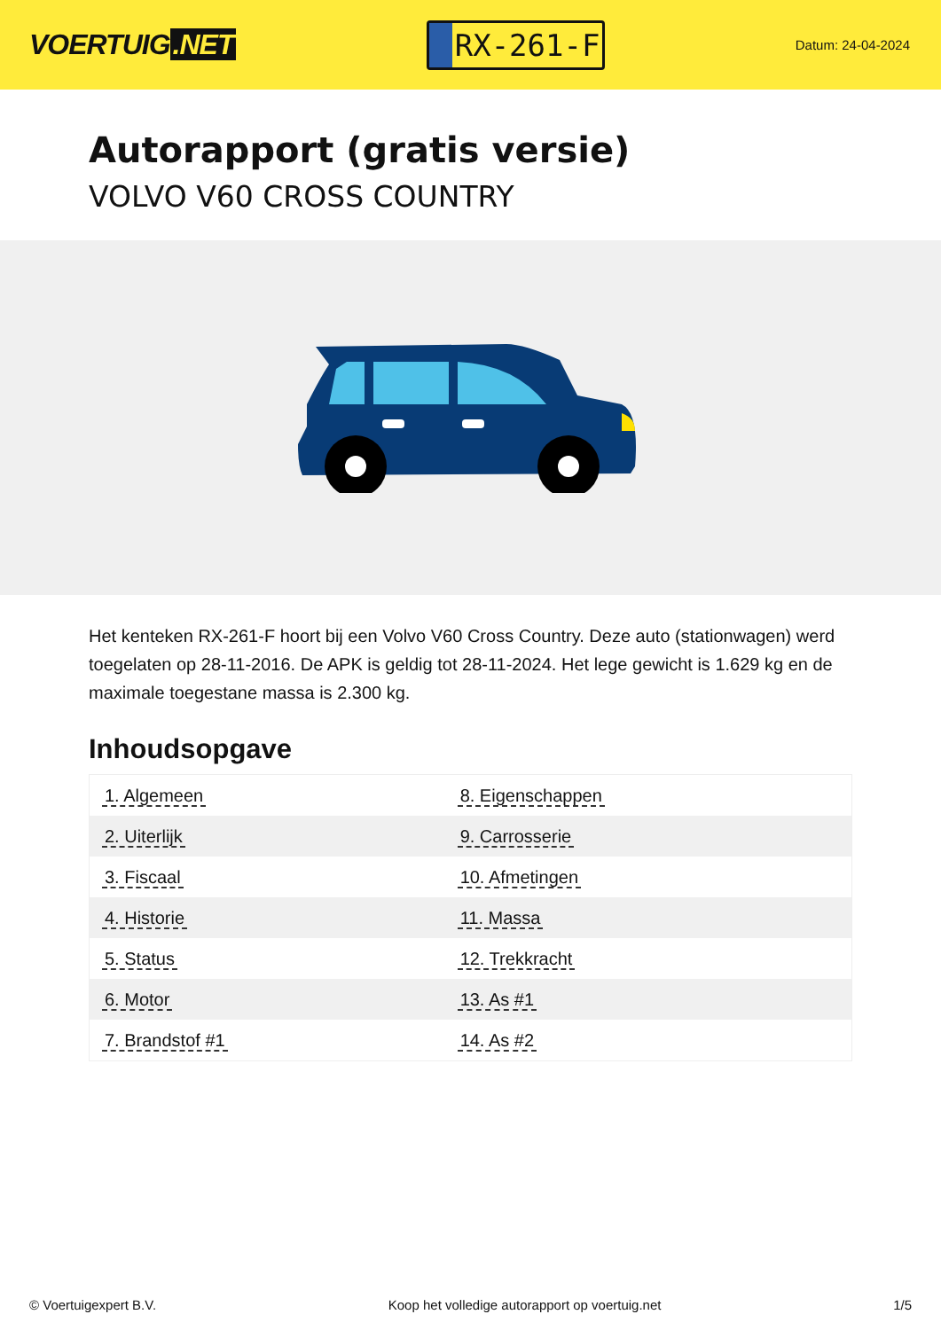VOERTUIG.NET
RX-261-F
Datum: 24-04-2024
Autorapport (gratis versie)
VOLVO V60 CROSS COUNTRY
Het kenteken RX-261-F hoort bij een Volvo V60 Cross Country. Deze auto (stationwagen) werd toegelaten op 28-11-2016. De APK is geldig tot 28-11-2024. Het lege gewicht is 1.629 kg en de maximale toegestane massa is 2.300 kg.
Inhoudsopgave
| 1. Algemeen | 8. Eigenschappen |
| 2. Uiterlijk | 9. Carrosserie |
| 3. Fiscaal | 10. Afmetingen |
| 4. Historie | 11. Massa |
| 5. Status | 12. Trekkracht |
| 6. Motor | 13. As #1 |
| 7. Brandstof #1 | 14. As #2 |
© Voertuigexpert B.V. Koop het volledige autorapport op voertuig.net 1/5